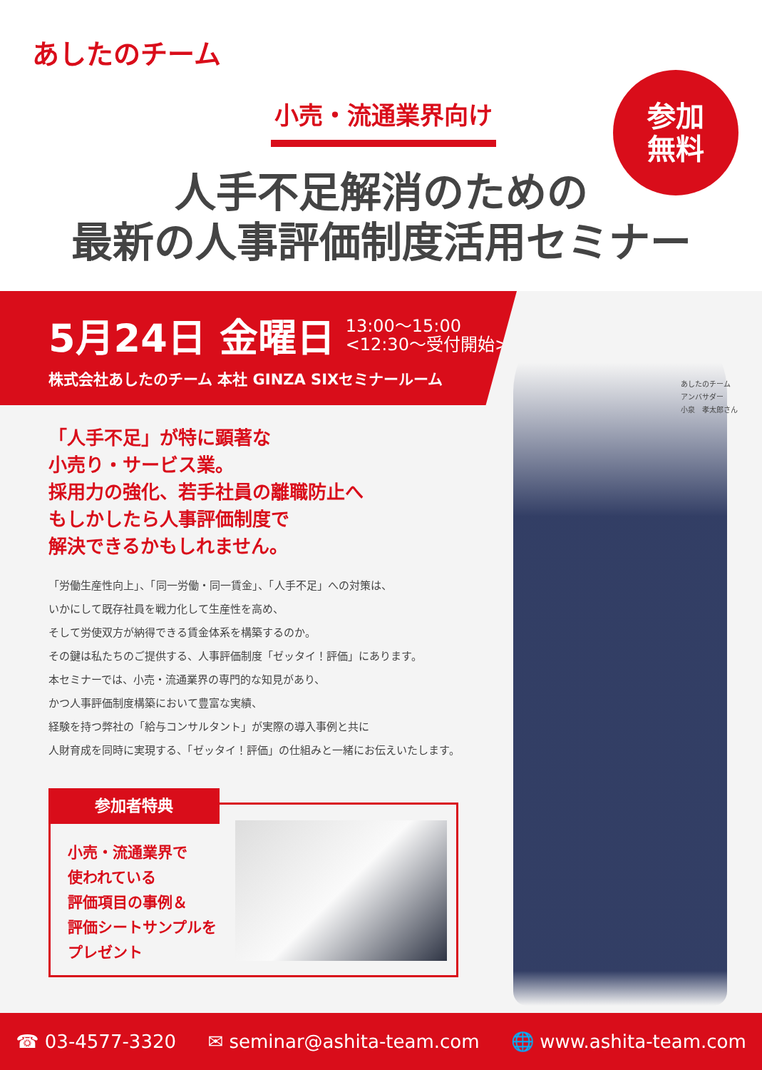あしたのチーム
小売・流通業界向け
参加
無料
人手不足解消のための
最新の人事評価制度活用セミナー
あしたのチーム
アンバサダー
小泉　孝太郎さん
5月24日 金曜日 13:00～15:00
<12:30～受付開始>
株式会社あしたのチーム 本社 GINZA SIXセミナールーム
「人手不足」が特に顕著な
小売り・サービス業。
採用力の強化、若手社員の離職防止へ
もしかしたら人事評価制度で
解決できるかもしれません。
「労働生産性向上」、「同一労働・同一賃金」、「人手不足」への対策は、
いかにして既存社員を戦力化して生産性を高め、
そして労使双方が納得できる賃金体系を構築するのか。
その鍵は私たちのご提供する、人事評価制度「ゼッタイ！評価」にあります。
本セミナーでは、小売・流通業界の専門的な知見があり、
かつ人事評価制度構築において豊富な実績、
経験を持つ弊社の「給与コンサルタント」が実際の導入事例と共に
人財育成を同時に実現する、「ゼッタイ！評価」の仕組みと一緒にお伝えいたします。
参加者特典
小売・流通業界で
使われている
評価項目の事例＆
評価シートサンプルを
プレゼント
☎ 03-4577-3320 ✉ seminar@ashita-team.com 🌐 www.ashita-team.com